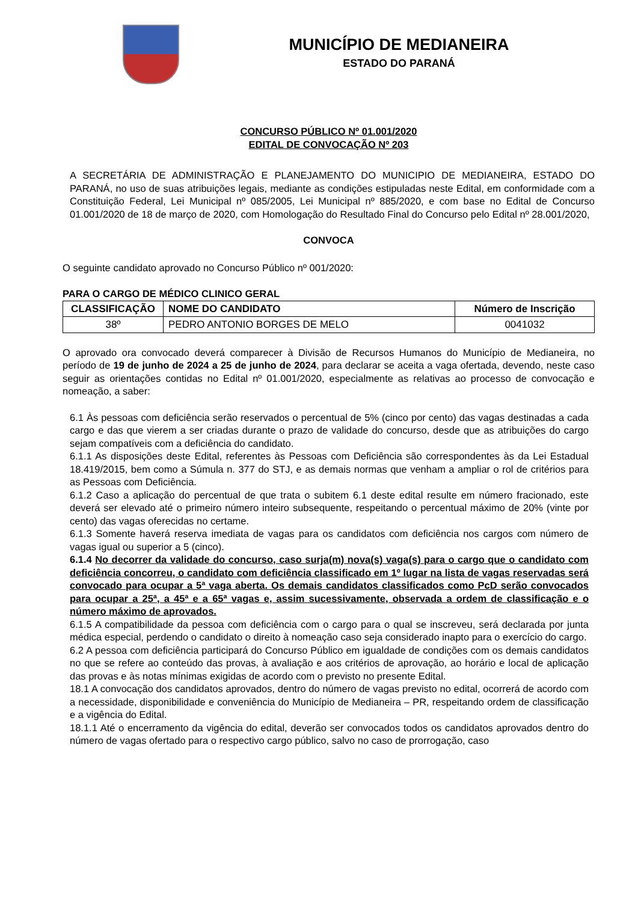MUNICÍPIO DE MEDIANEIRA
ESTADO DO PARANÁ
CONCURSO PÚBLICO Nº 01.001/2020
EDITAL DE CONVOCAÇÃO Nº 203
A SECRETÁRIA DE ADMINISTRAÇÃO E PLANEJAMENTO DO MUNICIPIO DE MEDIANEIRA, ESTADO DO PARANÁ, no uso de suas atribuições legais, mediante as condições estipuladas neste Edital, em conformidade com a Constituição Federal, Lei Municipal nº 085/2005, Lei Municipal nº 885/2020, e com base no Edital de Concurso 01.001/2020 de 18 de março de 2020, com Homologação do Resultado Final do Concurso pelo Edital nº 28.001/2020,
CONVOCA
O seguinte candidato aprovado no Concurso Público nº 001/2020:
PARA O CARGO DE MÉDICO CLINICO GERAL
| CLASSIFICAÇÃO | NOME DO CANDIDATO | Número de Inscrição |
| --- | --- | --- |
| 38º | PEDRO ANTONIO BORGES DE MELO | 0041032 |
O aprovado ora convocado deverá comparecer à Divisão de Recursos Humanos do Município de Medianeira, no período de 19 de junho de 2024 a 25 de junho de 2024, para declarar se aceita a vaga ofertada, devendo, neste caso seguir as orientações contidas no Edital nº 01.001/2020, especialmente as relativas ao processo de convocação e nomeação, a saber:
6.1 Às pessoas com deficiência serão reservados o percentual de 5% (cinco por cento) das vagas destinadas a cada cargo e das que vierem a ser criadas durante o prazo de validade do concurso, desde que as atribuições do cargo sejam compatíveis com a deficiência do candidato.
6.1.1 As disposições deste Edital, referentes às Pessoas com Deficiência são correspondentes às da Lei Estadual 18.419/2015, bem como a Súmula n. 377 do STJ, e as demais normas que venham a ampliar o rol de critérios para as Pessoas com Deficiência.
6.1.2 Caso a aplicação do percentual de que trata o subitem 6.1 deste edital resulte em número fracionado, este deverá ser elevado até o primeiro número inteiro subsequente, respeitando o percentual máximo de 20% (vinte por cento) das vagas oferecidas no certame.
6.1.3 Somente haverá reserva imediata de vagas para os candidatos com deficiência nos cargos com número de vagas igual ou superior a 5 (cinco).
6.1.4 No decorrer da validade do concurso, caso surja(m) nova(s) vaga(s) para o cargo que o candidato com deficiência concorreu, o candidato com deficiência classificado em 1º lugar na lista de vagas reservadas será convocado para ocupar a 5ª vaga aberta. Os demais candidatos classificados como PcD serão convocados para ocupar a 25ª, a 45ª e a 65ª vagas e, assim sucessivamente, observada a ordem de classificação e o número máximo de aprovados.
6.1.5 A compatibilidade da pessoa com deficiência com o cargo para o qual se inscreveu, será declarada por junta médica especial, perdendo o candidato o direito à nomeação caso seja considerado inapto para o exercício do cargo.
6.2 A pessoa com deficiência participará do Concurso Público em igualdade de condições com os demais candidatos no que se refere ao conteúdo das provas, à avaliação e aos critérios de aprovação, ao horário e local de aplicação das provas e às notas mínimas exigidas de acordo com o previsto no presente Edital.
18.1 A convocação dos candidatos aprovados, dentro do número de vagas previsto no edital, ocorrerá de acordo com a necessidade, disponibilidade e conveniência do Município de Medianeira – PR, respeitando ordem de classificação e a vigência do Edital.
18.1.1 Até o encerramento da vigência do edital, deverão ser convocados todos os candidatos aprovados dentro do número de vagas ofertado para o respectivo cargo público, salvo no caso de prorrogação, caso